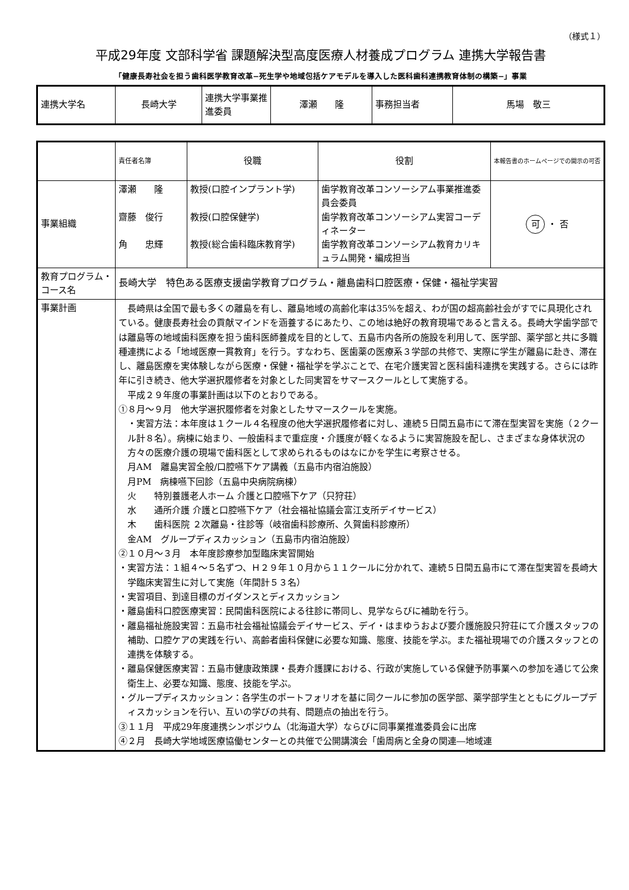（様式１）
平成29年度 文部科学省 課題解決型高度医療人材養成プログラム 連携大学報告書
「健康長寿社会を担う歯科医学教育改革−死生学や地域包括ケアモデルを導入した医科歯科連携教育体制の構築−」事業
| 連携大学名 | 長崎大学 | 連携大学事業推進委員 | 澤瀬 隆 | 事務担当者 | 馬場 敬三 |
| | 責任者名簿 | 役職 | 役割 | 本報告書のホームページでの開示の可否 |
| 事業組織 | 澤瀬 隆 齋藤 俊行 角 忠輝 | 教授(口腔インプラント学) 教授(口腔保健学) 教授(総合歯科臨床教育学) | 歯学教育改革コンソーシアム事業推進委員会委員 歯学教育改革コンソーシアム実習コーディネーター 歯学教育改革コンソーシアム教育カリキュラム開発・編成担当 | 可 ・ 否 |
| 教育プログラム・コース名 | 長崎大学 特色ある医療支援歯学教育プログラム・離島歯科口腔医療・保健・福祉学実習 | | | |
| 事業計画 | 長崎県は全国で最も多くの離島を有し、離島地域の高齢化率は35%を超え、わが国の超高齢社会がすでに具現化されている。健康長寿社会の貢献マインドを涵養するにあたり、この地は絶好の教育現場であると言える。長崎大学歯学部では離島等の地域歯科医療を担う歯科医師養成を目的として、五島市内各所の施設を利用して、医学部、薬学部と共に多職種連携による「地域医療一貫教育」を行う。すなわち、医歯薬の医療系３学部の共修で、実際に学生が離島に赴き、滞在し、離島医療を実体験しながら医療・保健・福祉学を学ぶことで、在宅介護実習と医科歯科連携を実践する。さらには昨年に引き続き、他大学選択履修者を対象とした同実習をサマースクールとして実施する。 平成２９年度の事業計画は以下のとおりである。 ①８月〜９月 他大学選択履修者を対象としたサマースクールを実施。 ・実習方法：本年度は１クール４名程度の他大学選択履修者に対し、連続５日間五島市にて滞在型実習を実施（２クール計８名）。病棟に始まり、一般歯科まで重症度・介護度が軽くなるように実習施設を配し、さまざまな身体状況の方々の医療介護の現場で歯科医として求められるものはなにかを学生に考察させる。 月AM 離島実習全般/口腔嚥下ケア講義（五島市内宿泊施設） 月PM 病棟嚥下回診（五島中央病院病棟） 火 特別養護老人ホーム 介護と口腔嚥下ケア（只狩荘） 水 通所介護 介護と口腔嚥下ケア（社会福祉協議会富江支所デイサービス） 木 歯科医院 ２次離島・往診等（岐宿歯科診療所、久賀歯科診療所） 金AM グループディスカッション（五島市内宿泊施設） ②１０月〜３月 本年度診療参加型臨床実習開始 ・実習方法：１組４〜５名ずつ、Ｈ２９年１０月から１１クールに分かれて、連続５日間五島市にて滞在型実習を長崎大学臨床実習生に対して実施（年間計５３名） ・実習項目、到達目標のガイダンスとディスカッション ・離島歯科口腔医療実習：民間歯科医院による往診に帯同し、見学ならびに補助を行う。 ・離島福祉施設実習：五島市社会福祉協議会デイサービス、デイ・はまゆうおよび要介護施設只狩荘にて介護スタッフの補助、口腔ケアの実践を行い、高齢者歯科保健に必要な知識、態度、技能を学ぶ。また福祉現場での介護スタッフとの連携を体験する。 ・離島保健医療実習：五島市健康政策課・長寿介護課における、行政が実施している保健予防事業への参加を通じて公衆衛生上、必要な知識、態度、技能を学ぶ。 ・グループディスカッション：各学生のポートフォリオを基に同クールに参加の医学部、薬学部学生とともにグループディスカッションを行い、互いの学びの共有、問題点の抽出を行う。 ③１１月 平成29年度連携シンポジウム（北海道大学）ならびに同事業推進委員会に出席 ④２月 長崎大学地域医療協働センターとの共催で公開講演会「歯周病と全身の関連―地域連 | | | |